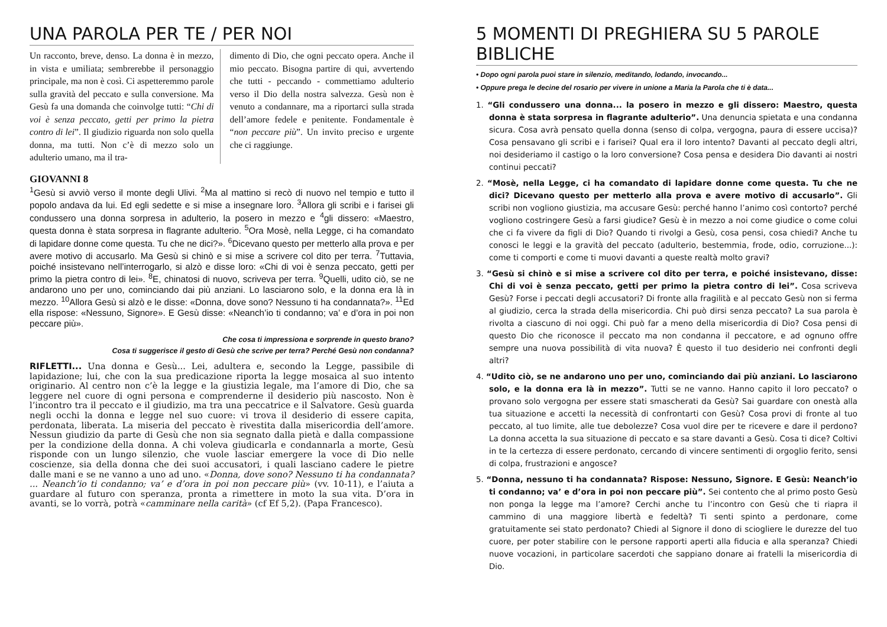UNA PAROLA PER TE / PER NOI
Un racconto, breve, denso. La donna è in mezzo, in vista e umiliata; sembrerebbe il personaggio principale, ma non è così. Ci aspetteremmo parole sulla gravità del peccato e sulla conversione. Ma Gesù fa una domanda che coinvolge tutti: “Chi di voi è senza peccato, getti per primo la pietra contro di lei”. Il giudizio riguarda non solo quella donna, ma tutti. Non c’è di mezzo solo un adulterio umano, ma il tra-
dimento di Dio, che ogni peccato opera. Anche il mio peccato. Bisogna partire di qui, avvertendo che tutti - peccando - commettiamo adulterio verso il Dio della nostra salvezza. Gesù non è venuto a condannare, ma a riportarci sulla strada dell’amore fedele e penitente. Fondamentale è “non peccare più”. Un invito preciso e urgente che ci raggiunge.
GIOVANNI 8
<sup>1</sup> Gesù si avviò verso il monte degli Ulivi. <sup>2</sup>Ma al mattino si recò di nuovo nel tempio e tutto il popolo andava da lui. Ed egli sedette e si mise a insegnare loro. <sup>3</sup>Allora gli scribi e i farisei gli condussero una donna sorpresa in adulterio, la posero in mezzo e <sup>4</sup>gli dissero: «Maestro, questa donna è stata sorpresa in flagrante adulterio. <sup>5</sup>Ora Mosè, nella Legge, ci ha comandato di lapidare donne come questa. Tu che ne dici?». <sup>6</sup>Dicevano questo per metterlo alla prova e per avere motivo di accusarlo. Ma Gesù si chinò e si mise a scrivere col dito per terra. <sup>7</sup>Tuttavia, poiché insistevano nell’interrogarlo, si alzò e disse loro: «Chi di voi è senza peccato, getti per primo la pietra contro di lei». <sup>8</sup>E, chinatosi di nuovo, scriveva per terra. <sup>9</sup>Quelli, udito ciò, se ne andarono uno per uno, cominciando dai più anziani. Lo lasciarono solo, e la donna era là in mezzo. <sup>10</sup>Allora Gesù si alzò e le disse: «Donna, dove sono? Nessuno ti ha condannata?». <sup>11</sup>Ed ella rispose: «Nessuno, Signore». E Gesù disse: «Neanch’io ti condanno; va’ e d’ora in poi non peccare più».
Che cosa ti impressiona e sorprende in questo brano?
Cosa ti suggerisce il gesto di Gesù che scrive per terra? Perché Gesù non condanna?
RIFLETTI... Una donna e Gesù... Lei, adultera e, secondo la Legge, passibile di lapidazione; lui, che con la sua predicazione riporta la legge mosaica al suo intento originario. Al centro non c’è la legge e la giustizia legale, ma l’amore di Dio, che sa leggere nel cuore di ogni persona e comprenderne il desiderio più nascosto. Non è l’incontro tra il peccato e il giudizio, ma tra una peccatrice e il Salvatore. Gesù guarda negli occhi la donna e legge nel suo cuore: vi trova il desiderio di essere capita, perdonata, liberata. La miseria del peccato è rivestita dalla misericordia dell’amore. Nessun giudizio da parte di Gesù che non sia segnato dalla pietà e dalla compassione per la condizione della donna. A chi voleva giudicarla e condannarla a morte, Gesù risponde con un lungo silenzio, che vuole lasciar emergere la voce di Dio nelle coscienze, sia della donna che dei suoi accusatori, i quali lasciano cadere le pietre dalle mani e se ne vanno a uno ad uno. «Donna, dove sono? Nessuno ti ha condannata? ... Neanch’io ti condanno; va’ e d’ora in poi non peccare più» (vv. 10-11), e l’aiuta a guardare al futuro con speranza, pronta a rimettere in moto la sua vita. D’ora in avanti, se lo vorrà, potrà «camminare nella carità» (cf Ef 5,2). (Papa Francesco).
5 MOMENTI DI PREGHIERA SU 5 PAROLE BIBLICHE
• Dopo ogni parola puoi stare in silenzio, meditando, lodando, invocando...
• Oppure prega le decine del rosario per vivere in unione a Maria la Parola che ti è data...
1. “Gli condussero una donna... la posero in mezzo e gli dissero: Maestro, questa donna è stata sorpresa in flagrante adulterio”. Una denuncia spietata e una condanna sicura. Cosa avrà pensato quella donna (senso di colpa, vergogna, paura di essere uccisa)? Cosa pensavano gli scribi e i farisei? Qual era il loro intento? Davanti al peccato degli altri, noi desideriamo il castigo o la loro conversione? Cosa pensa e desidera Dio davanti ai nostri continui peccati?
2. “Mosè, nella Legge, ci ha comandato di lapidare donne come questa. Tu che ne dici? Dicevano questo per metterlo alla prova e avere motivo di accusarlo”. Gli scribi non vogliono giustizia, ma accusare Gesù: perché hanno l’animo così contorto? perché vogliono costringere Gesù a farsi giudice? Gesù è in mezzo a noi come giudice o come colui che ci fa vivere da figli di Dio? Quando ti rivolgi a Gesù, cosa pensi, cosa chiedi? Anche tu conosci le leggi e la gravità del peccato (adulterio, bestemmia, frode, odio, corruzione...): come ti comporti e come ti muovi davanti a queste realtà molto gravi?
3. “Gesù si chinò e si mise a scrivere col dito per terra, e poiché insistevano, disse: Chi di voi è senza peccato, getti per primo la pietra contro di lei”. Cosa scriveva Gesù? Forse i peccati degli accusatori? Di fronte alla fragilità e al peccato Gesù non si ferma al giudizio, cerca la strada della misericordia. Chi può dirsi senza peccato? La sua parola è rivolta a ciascuno di noi oggi. Chi può far a meno della misericordia di Dio? Cosa pensi di questo Dio che riconosce il peccato ma non condanna il peccatore, e ad ognuno offre sempre una nuova possibilità di vita nuova? È questo il tuo desiderio nei confronti degli altri?
4. “Udito ciò, se ne andarono uno per uno, cominciando dai più anziani. Lo lasciarono solo, e la donna era là in mezzo”. Tutti se ne vanno. Hanno capito il loro peccato? o provano solo vergogna per essere stati smascherati da Gesù? Sai guardare con onestà alla tua situazione e accetti la necessità di confrontarti con Gesù? Cosa provi di fronte al tuo peccato, al tuo limite, alle tue debolezze? Cosa vuol dire per te ricevere e dare il perdono? La donna accetta la sua situazione di peccato e sa stare davanti a Gesù. Cosa ti dice? Coltivi in te la certezza di essere perdonato, cercando di vincere sentimenti di orgoglio ferito, sensi di colpa, frustrazioni e angosce?
5. “Donna, nessuno ti ha condannata? Rispose: Nessuno, Signore. E Gesù: Neanch’io ti condanno; va’ e d’ora in poi non peccare più”. Sei contento che al primo posto Gesù non ponga la legge ma l’amore? Cerchi anche tu l’incontro con Gesù che ti riapra il cammino di una maggiore libertà e fedeltà? Ti senti spinto a perdonare, come gratuitamente sei stato perdonato? Chiedi al Signore il dono di sciogliere le durezze del tuo cuore, per poter stabilire con le persone rapporti aperti alla fiducia e alla speranza? Chiedi nuove vocazioni, in particolare sacerdoti che sappiano donare ai fratelli la misericordia di Dio.